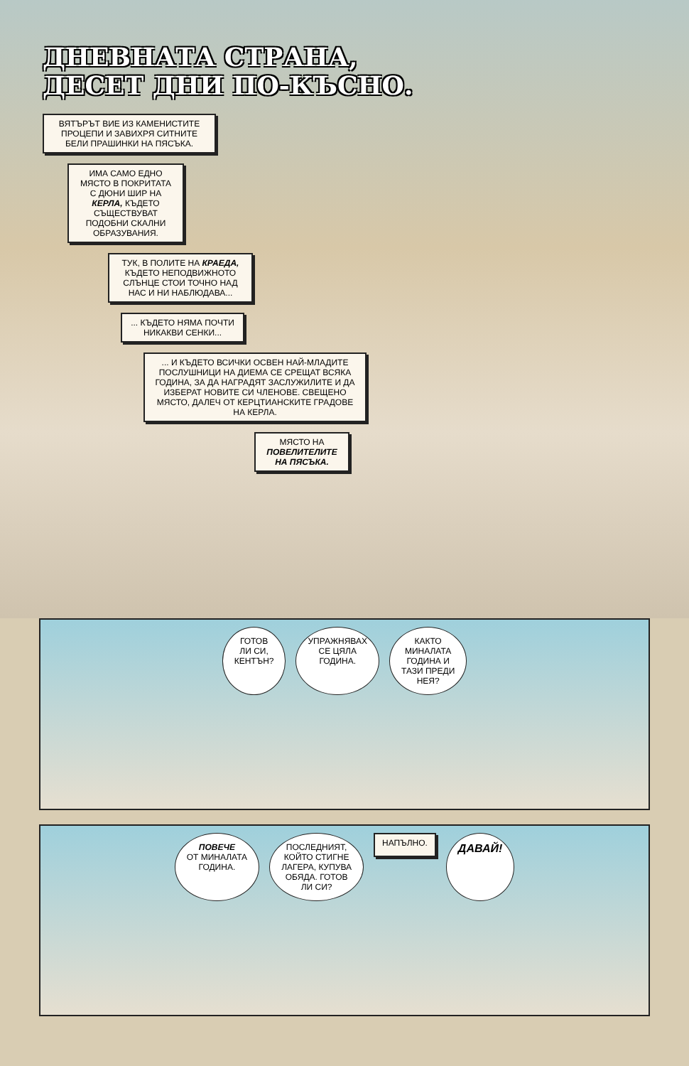ДНЕВНАТА СТРАНА,
ДЕСЕТ ДНИ ПО-КЪСНО.
ВЯТЪРЪТ ВИЕ ИЗ КАМЕНИСТИТЕ ПРОЦЕПИ И ЗАВИХРЯ СИТНИТЕ БЕЛИ ПРАШИНКИ НА ПЯСЪКА.
ИМА САМО ЕДНО МЯСТО В ПОКРИТАТА С ДЮНИ ШИР НА КЕРЛА, КЪДЕТО СЪЩЕСТВУВАТ ПОДОБНИ СКАЛНИ ОБРАЗУВАНИЯ.
ТУК, В ПОЛИТЕ НА КРАЕДА, КЪДЕТО НЕПОДВИЖНОТО СЛЪНЦЕ СТОИ ТОЧНО НАД НАС И НИ НАБЛЮДАВА...
... КЪДЕТО НЯМА ПОЧТИ НИКАКВИ СЕНКИ...
... И КЪДЕТО ВСИЧКИ ОСВЕН НАЙ-МЛАДИТЕ ПОСЛУШНИЦИ НА ДИЕМА СЕ СРЕЩАТ ВСЯКА ГОДИНА, ЗА ДА НАГРАДЯТ ЗАСЛУЖИЛИТЕ И ДА ИЗБЕРАТ НОВИТЕ СИ ЧЛЕНОВЕ. СВЕЩЕНО МЯСТО, ДАЛЕЧ ОТ КЕРЦТИАНСКИТЕ ГРАДОВЕ НА КЕРЛА.
МЯСТО НА ПОВЕЛИТЕЛИТЕ НА ПЯСЪКА.
ГОТОВ
ЛИ СИ,
КЕНТЪН?
УПРАЖНЯВАХ
СЕ ЦЯЛА
ГОДИНА.
КАКТО
МИНАЛАТА
ГОДИНА И
ТАЗИ ПРЕДИ
НЕЯ?
ПОВЕЧЕ
ОТ МИНАЛАТА
ГОДИНА.
ПОСЛЕДНИЯТ,
КОЙТО СТИГНЕ
ЛАГЕРА, КУПУВА
ОБЯДА. ГОТОВ
ЛИ СИ?
НАПЪЛНО.
ДАВАЙ!